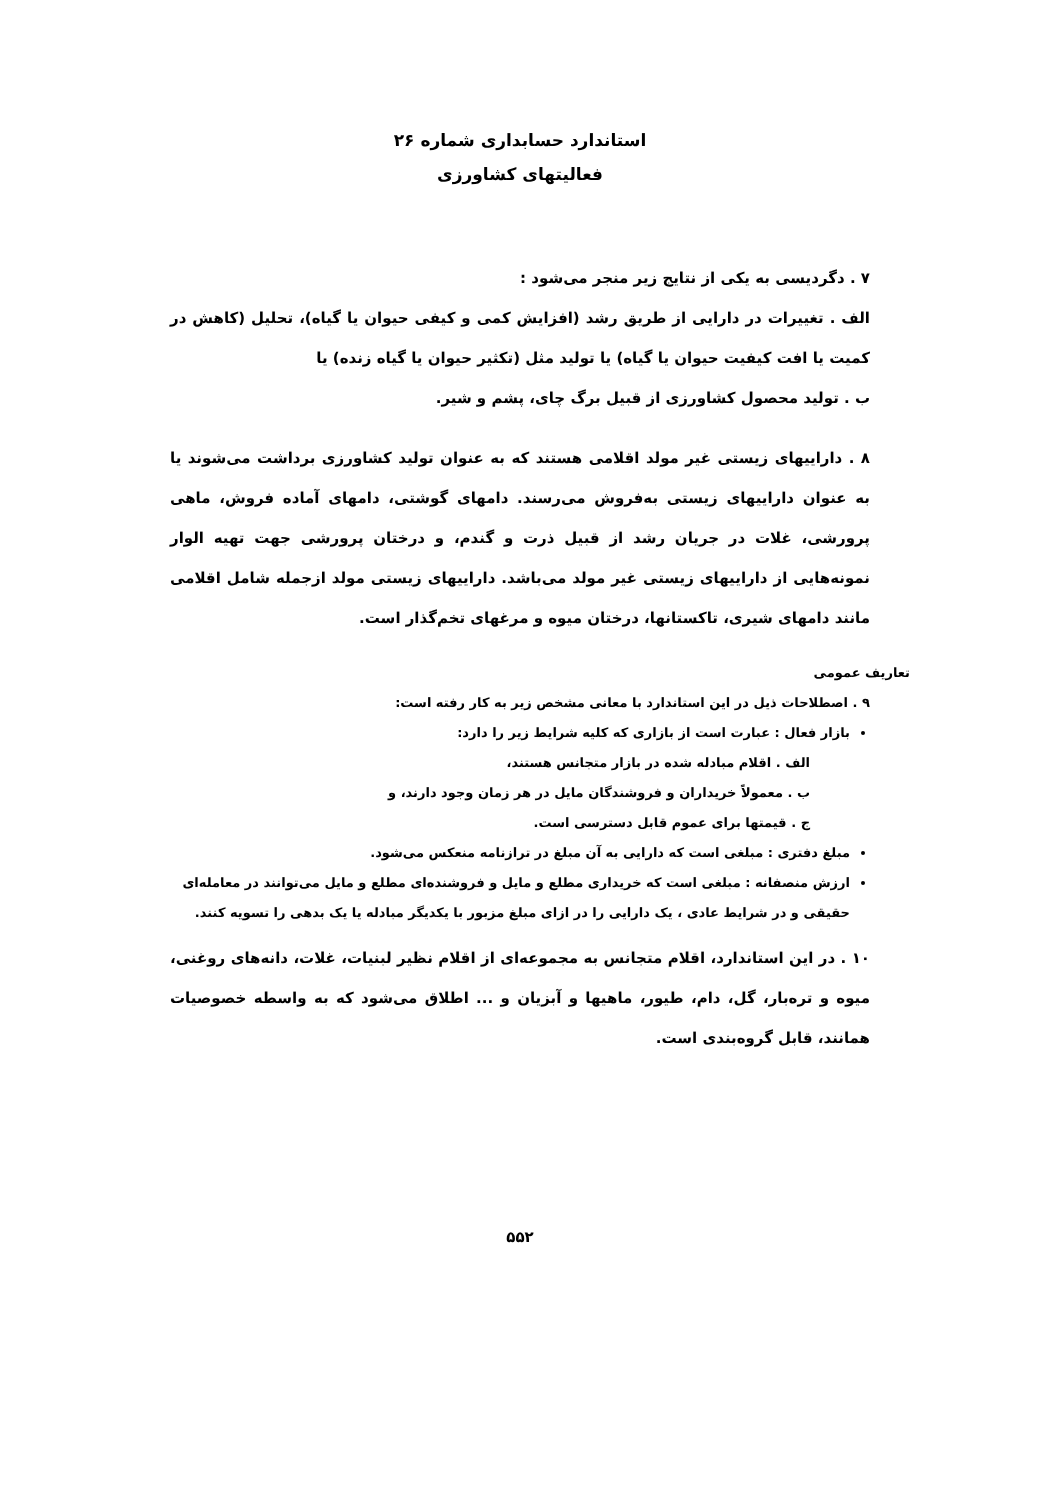استاندارد حسابداری شماره ۲۶
فعالیتهای کشاورزی
۷ . دگردیسی به یکی از نتایج زیر منجر می‌شود :
الف . تغییرات در دارایی از طریق رشد (افزایش کمی و کیفی حیوان یا گیاه)، تحلیل (کاهش در کمیت یا افت کیفیت حیوان یا گیاه) یا تولید مثل (تکثیر حیوان یا گیاه زنده) یا
ب . تولید محصول کشاورزی از قبیل برگ چای، پشم و شیر.
۸ . داراییهای زیستی غیر مولد اقلامی هستند که به عنوان تولید کشاورزی برداشت می‌شوند یا به عنوان داراییهای زیستی به‌فروش می‌رسند. دامهای گوشتی، دامهای آماده فروش، ماهی پرورشی، غلات در جریان رشد از قبیل ذرت و گندم، و درختان پرورشی جهت تهیه الوار نمونه‌هایی از داراییهای زیستی غیر مولد می‌باشد. داراییهای زیستی مولد ازجمله شامل اقلامی مانند دامهای شیری، تاکستانها، درختان میوه و مرغهای تخم‌گذار است.
تعاریف عمومی
۹ . اصطلاحات ذیل در این استاندارد با معانی مشخص زیر به کار رفته است:
بازار فعال : عبارت است از بازاری که کلیه شرایط زیر را دارد:
الف . اقلام مبادله شده در بازار متجانس هستند،
ب . معمولاً خریداران و فروشندگان مایل در هر زمان وجود دارند، و
ج . قیمتها برای عموم قابل دسترسی است.
مبلغ دفتری : مبلغی است که دارایی به آن مبلغ در ترازنامه منعکس می‌شود.
ارزش منصفانه : مبلغی است که خریداری مطلع و مایل و فروشنده‌ای مطلع و مایل می‌توانند در معامله‌ای حقیقی و در شرایط عادی ، یک دارایی را در ازای مبلغ مزبور با یکدیگر مبادله یا یک بدهی را تسویه کنند.
۱۰ . در این استاندارد، اقلام متجانس به مجموعه‌ای از اقلام نظیر لبنیات، غلات، دانه‌های روغنی، میوه و تره‌بار، گل، دام، طیور، ماهیها و آبزیان و ... اطلاق می‌شود که به واسطه خصوصیات همانند، قابل گروه‌بندی است.
۵۵۲